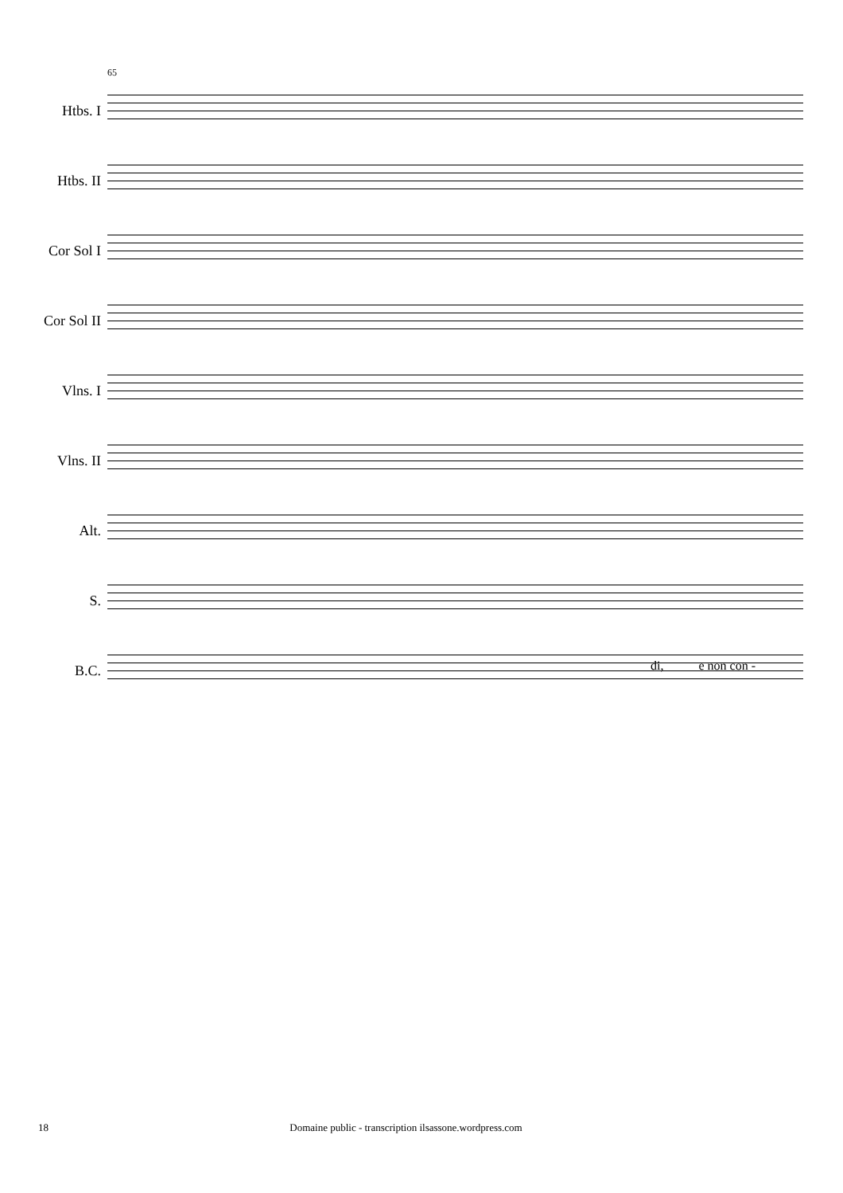65
Htbs. I
Htbs. II
Cor Sol I
Cor Sol II
Vlns. I
Vlns. II
Alt.
S.
B.C.
di, e non con -
18 Domaine public - transcription ilsassone.wordpress.com